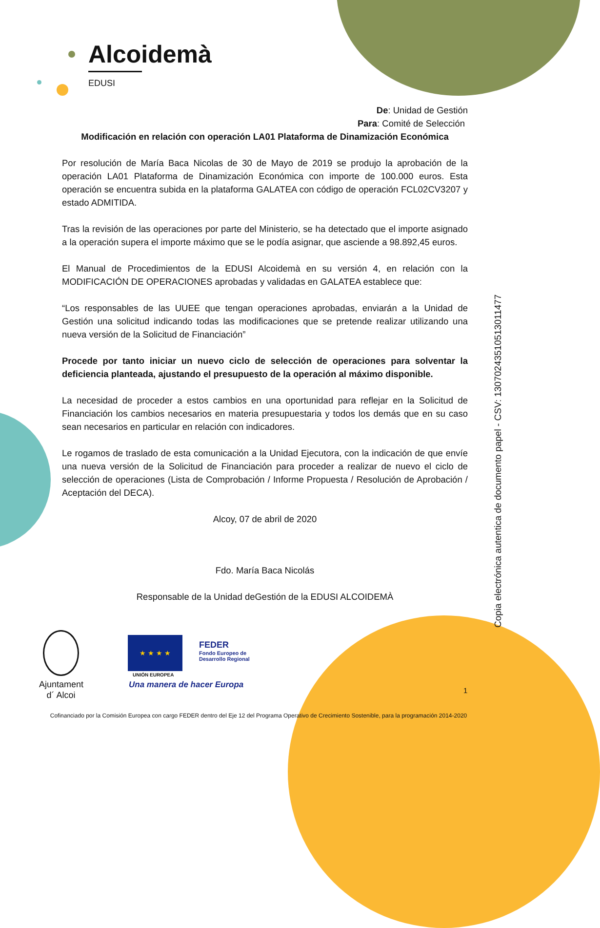Alcoidemà
EDUSI
De: Unidad de Gestión
Para: Comité de Selección
Modificación en relación con operación LA01 Plataforma de Dinamización Económica
Por resolución de María Baca Nicolas de 30 de Mayo de 2019 se produjo la aprobación de la operación LA01 Plataforma de Dinamización Económica con importe de 100.000 euros. Esta operación se encuentra subida en la plataforma GALATEA con código de operación FCL02CV3207 y estado ADMITIDA.
Tras la revisión de las operaciones por parte del Ministerio, se ha detectado que el importe asignado a la operación supera el importe máximo que se le podía asignar, que asciende a 98.892,45 euros.
El Manual de Procedimientos de la EDUSI Alcoidemà en su versión 4, en relación con la MODIFICACIÓN DE OPERACIONES aprobadas y validadas en GALATEA establece que:
“Los responsables de las UUEE que tengan operaciones aprobadas, enviarán a la Unidad de Gestión una solicitud indicando todas las modificaciones que se pretende realizar utilizando una nueva versión de la Solicitud de Financiación”
Procede por tanto iniciar un nuevo ciclo de selección de operaciones para solventar la deficiencia planteada, ajustando el presupuesto de la operación al máximo disponible.
La necesidad de proceder a estos cambios en una oportunidad para reflejar en la Solicitud de Financiación los cambios necesarios en materia presupuestaria y todos los demás que en su caso sean necesarios en particular en relación con indicadores.
Le rogamos de traslado de esta comunicación a la Unidad Ejecutora, con la indicación de que envíe una nueva versión de la Solicitud de Financiación para proceder a realizar de nuevo el ciclo de selección de operaciones (Lista de Comprobación / Informe Propuesta / Resolución de Aprobación / Aceptación del DECA).
Alcoy, 07 de abril de 2020
Fdo. María Baca Nicolás
Responsable de la Unidad deGestión de la EDUSI ALCOIDEMÀ
Ajuntament
d´ Alcoi
★ ★ ★ ★
UNIÓN EUROPEA
FEDER
Fondo Europeo de
Desarrollo Regional
Una manera de hacer Europa
1
Cofinanciado por la Comisión Europea con cargo FEDER dentro del Eje 12 del Programa Operativo de Crecimiento Sostenible, para la programación 2014-2020
Copia electrónica autentica de documento papel - CSV: 13070243510513011477